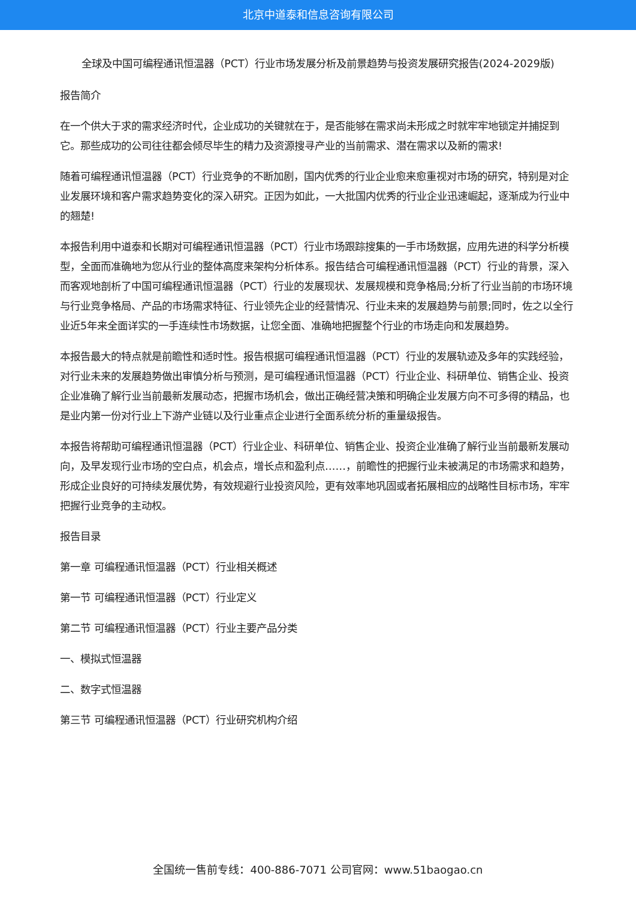北京中道泰和信息咨询有限公司
全球及中国可编程通讯恒温器（PCT）行业市场发展分析及前景趋势与投资发展研究报告(2024-2029版)
报告简介
在一个供大于求的需求经济时代，企业成功的关键就在于，是否能够在需求尚未形成之时就牢牢地锁定并捕捉到它。那些成功的公司往往都会倾尽毕生的精力及资源搜寻产业的当前需求、潜在需求以及新的需求!
随着可编程通讯恒温器（PCT）行业竞争的不断加剧，国内优秀的行业企业愈来愈重视对市场的研究，特别是对企业发展环境和客户需求趋势变化的深入研究。正因为如此，一大批国内优秀的行业企业迅速崛起，逐渐成为行业中的翘楚!
本报告利用中道泰和长期对可编程通讯恒温器（PCT）行业市场跟踪搜集的一手市场数据，应用先进的科学分析模型，全面而准确地为您从行业的整体高度来架构分析体系。报告结合可编程通讯恒温器（PCT）行业的背景，深入而客观地剖析了中国可编程通讯恒温器（PCT）行业的发展现状、发展规模和竞争格局;分析了行业当前的市场环境与行业竞争格局、产品的市场需求特征、行业领先企业的经营情况、行业未来的发展趋势与前景;同时，佐之以全行业近5年来全面详实的一手连续性市场数据，让您全面、准确地把握整个行业的市场走向和发展趋势。
本报告最大的特点就是前瞻性和适时性。报告根据可编程通讯恒温器（PCT）行业的发展轨迹及多年的实践经验，对行业未来的发展趋势做出审慎分析与预测，是可编程通讯恒温器（PCT）行业企业、科研单位、销售企业、投资企业准确了解行业当前最新发展动态，把握市场机会，做出正确经营决策和明确企业发展方向不可多得的精品，也是业内第一份对行业上下游产业链以及行业重点企业进行全面系统分析的重量级报告。
本报告将帮助可编程通讯恒温器（PCT）行业企业、科研单位、销售企业、投资企业准确了解行业当前最新发展动向，及早发现行业市场的空白点，机会点，增长点和盈利点……，前瞻性的把握行业未被满足的市场需求和趋势，形成企业良好的可持续发展优势，有效规避行业投资风险，更有效率地巩固或者拓展相应的战略性目标市场，牢牢把握行业竞争的主动权。
报告目录
第一章 可编程通讯恒温器（PCT）行业相关概述
第一节 可编程通讯恒温器（PCT）行业定义
第二节 可编程通讯恒温器（PCT）行业主要产品分类
一、模拟式恒温器
二、数字式恒温器
第三节 可编程通讯恒温器（PCT）行业研究机构介绍
全国统一售前专线：400-886-7071 公司官网：www.51baogao.cn